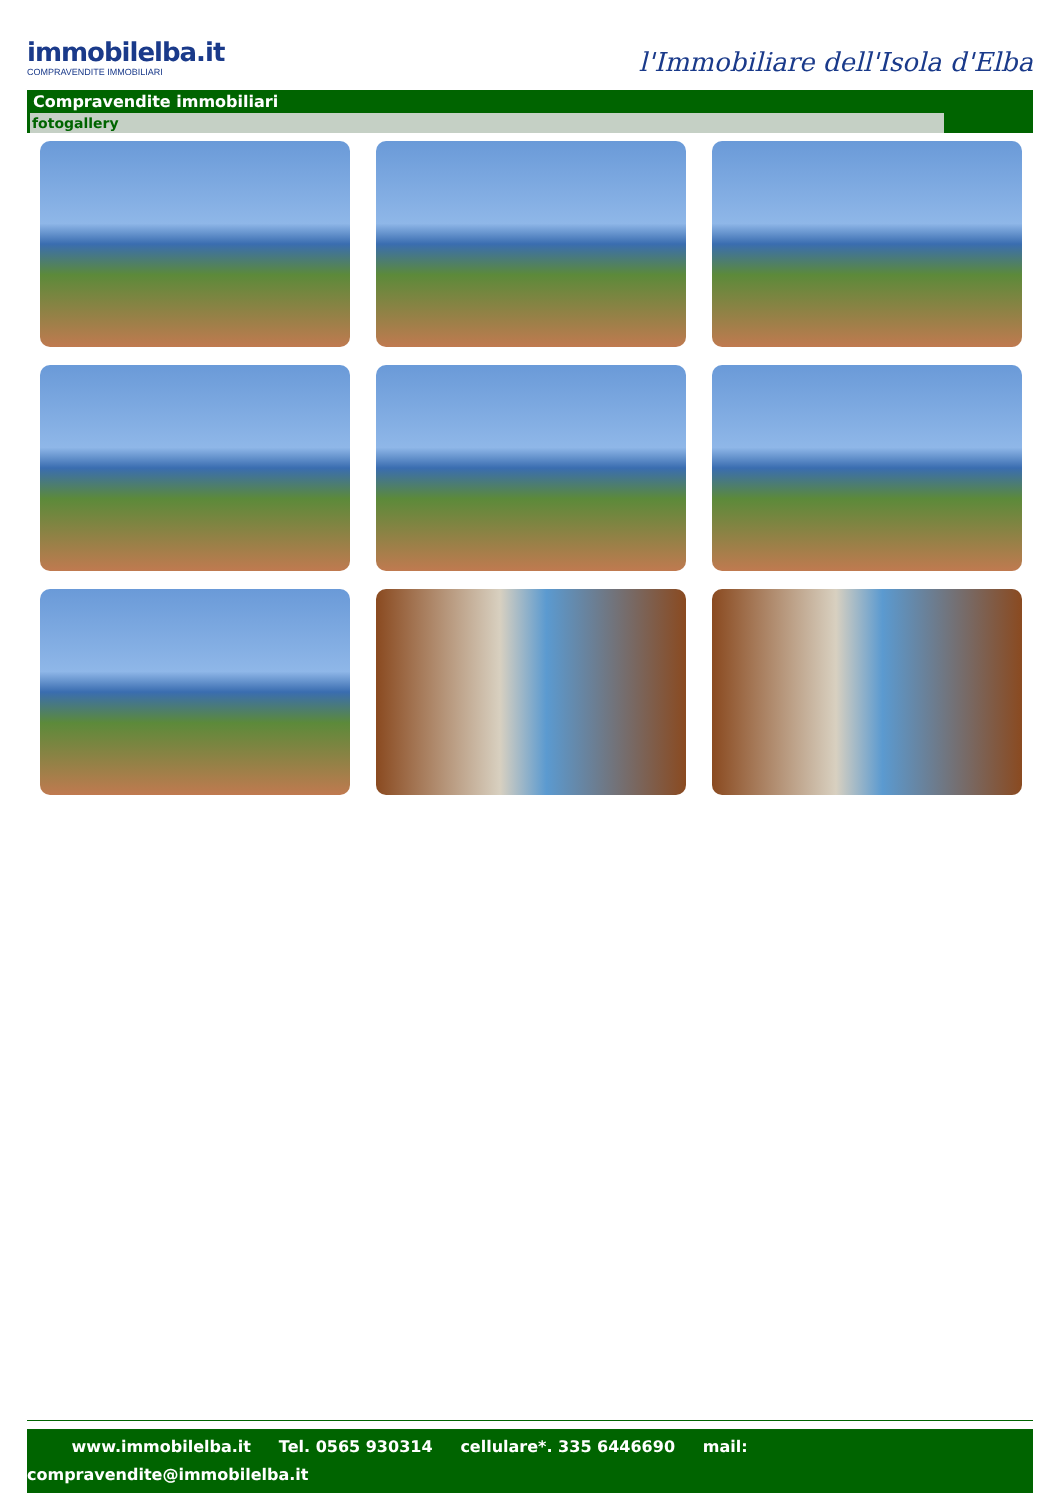immobilelba.it
COMPRAVENDITE IMMOBILIARI
l'Immobiliare dell'Isola d'Elba
Compravendite immobiliari
fotogallery
www.immobilelba.it Tel. 0565 930314 cellulare*. 335 6446690 mail:
compravendite@immobilelba.it